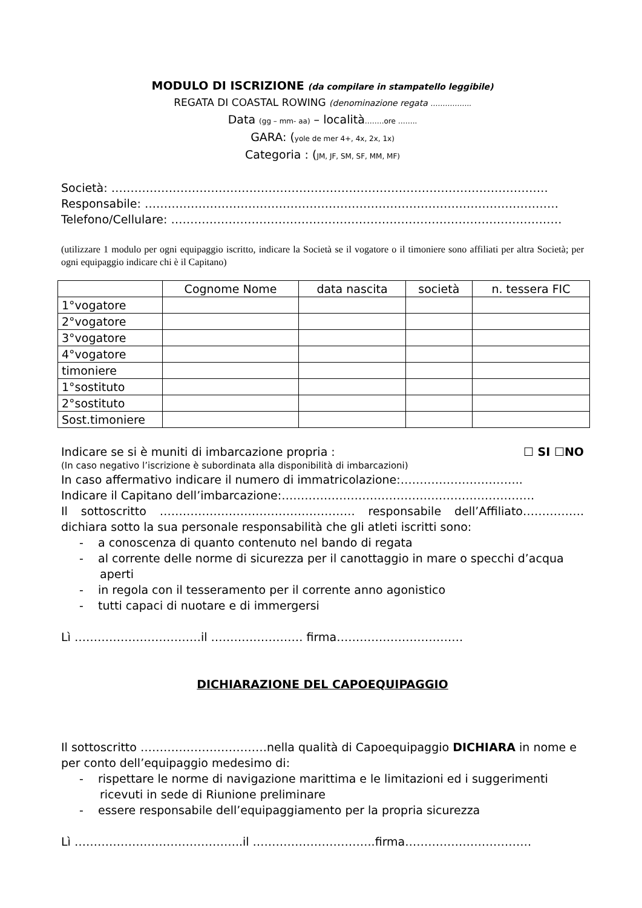MODULO DI ISCRIZIONE (da compilare in stampatello leggibile)
REGATA DI COASTAL ROWING (denominazione regata ……………..
Data (gg – mm- aa) – località……..ore ……..
GARA: (yole de mer 4+, 4x, 2x, 1x)
Categoria : (JM, JF, SM, SF, MM, MF)
Società: ……………………………………………………………………………………………………
Responsabile: ………………………………………………………………………………………………
Telefono/Cellulare: …………………………………………………………………………………………
(utilizzare 1 modulo per ogni equipaggio iscritto, indicare la Società se il vogatore o il timoniere sono affiliati per altra Società; per ogni equipaggio indicare chi è il Capitano)
| | Cognome Nome | data nascita | società | n. tessera FIC |
| --- | --- | --- | --- | --- |
| 1°vogatore | | | | |
| 2°vogatore | | | | |
| 3°vogatore | | | | |
| 4°vogatore | | | | |
| timoniere | | | | |
| 1°sostituto | | | | |
| 2°sostituto | | | | |
| Sost.timoniere | | | | |
Indicare se si è muniti di imbarcazione propria : ☐ SI ☐NO
(In caso negativo l’iscrizione è subordinata alla disponibilità di imbarcazioni)
In caso affermativo indicare il numero di immatricolazione:…………………………..
Indicare il Capitano dell’imbarcazione:…………………………………………………………
Il sottoscritto …………………………………………… responsabile dell’Affiliato……………. dichiara sotto la sua personale responsabilità che gli atleti iscritti sono:
- a conoscenza di quanto contenuto nel bando di regata
- al corrente delle norme di sicurezza per il canottaggio in mare o specchi d’acqua aperti
- in regola con il tesseramento per il corrente anno agonistico
- tutti capaci di nuotare e di immergersi
Lì ……………………………il …………………… firma……………………………
DICHIARAZIONE DEL CAPOEQUIPAGGIO
Il sottoscritto ……………………………nella qualità di Capoequipaggio DICHIARA in nome e per conto dell’equipaggio medesimo di:
- rispettare le norme di navigazione marittima e le limitazioni ed i suggerimenti ricevuti in sede di Riunione preliminare
- essere responsabile dell’equipaggiamento per la propria sicurezza
Lì ……………………………………..il …………………………..firma……………………………